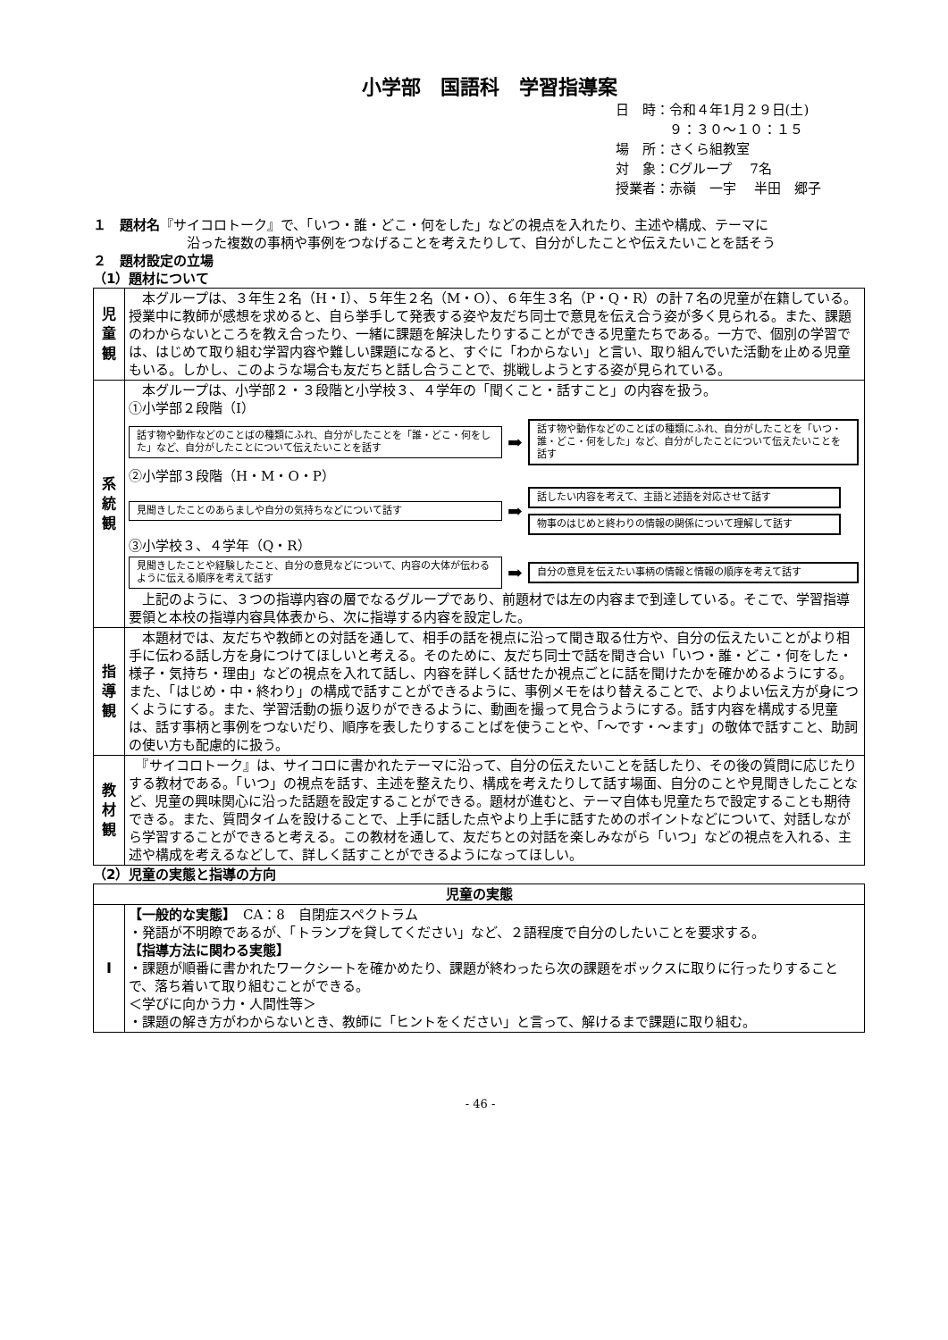小学部　国語科　学習指導案
日　時：令和４年1月２９日(土)
　　　　９：３０～１０：１５
場　所：さくら組教室
対　象：Cグループ　 7名
授業者：赤嶺　一宇　 半田　郷子
１　題材名『サイコロトーク』で、「いつ・誰・どこ・何をした」などの視点を入れたり、主述や構成、テーマに
　　　　　　　沿った複数の事柄や事例をつなげることを考えたりして、自分がしたことや伝えたいことを話そう
２　題材設定の立場
（1）題材について
| 児 童 観 | 本グループは、３年生２名（H・I）、５年生２名（M・O）、６年生３名（P・Q・R）の計７名の児童が在籍している。授業中に教師が感想を求めると、自ら挙手して発表する姿や友だち同士で意見を伝え合う姿が多く見られる。また、課題のわからないところを教え合ったり、一緒に課題を解決したりすることができる児童たちである。一方で、個別の学習では、はじめて取り組む学習内容や難しい課題になると、すぐに「わからない」と言い、取り組んでいた活動を止める児童もいる。しかし、このような場合も友だちと話し合うことで、挑戦しようとする姿が見られている。 |
| 系 統 観 | 本グループは、小学部２・３段階と小学校３、４学年の「聞くこと・話すこと」の内容を扱う。 ①小学部２段階（I） 話す物や動作などのことばの種類にふれ、自分がしたことを「誰・どこ・何をした」など、自分がしたことについて伝えたいことを話す ➡ 話す物や動作などのことばの種類にふれ、自分がしたことを「いつ・誰・どこ・何をした」など、自分がしたことについて伝えたいことを話す ②小学部３段階（H・M・O・P） 見聞きしたことのあらましや自分の気持ちなどについて話す ➡ 話したい内容を考えて、主語と述語を対応させて話す 物事のはじめと終わりの情報の関係について理解して話す ③小学校３、４学年（Q・R） 見聞きしたことや経験したこと、自分の意見などについて、内容の大体が伝わるように伝える順序を考えて話す ➡ 自分の意見を伝えたい事柄の情報と情報の順序を考えて話す 上記のように、３つの指導内容の層でなるグループであり、前題材では左の内容まで到達している。そこで、学習指導要領と本校の指導内容具体表から、次に指導する内容を設定した。 |
| 指 導 観 | 本題材では、友だちや教師との対話を通して、相手の話を視点に沿って聞き取る仕方や、自分の伝えたいことがより相手に伝わる話し方を身につけてほしいと考える。そのために、友だち同士で話を聞き合い「いつ・誰・どこ・何をした・様子・気持ち・理由」などの視点を入れて話し、内容を詳しく話せたか視点ごとに話を聞けたかを確かめるようにする。また、「はじめ・中・終わり」の構成で話すことができるように、事例メモをはり替えることで、よりよい伝え方が身につくようにする。また、学習活動の振り返りができるように、動画を撮って見合うようにする。話す内容を構成する児童は、話す事柄と事例をつないだり、順序を表したりすることばを使うことや、「～です・～ます」の敬体で話すこと、助詞の使い方も配慮的に扱う。 |
| 教 材 観 | 『サイコロトーク』は、サイコロに書かれたテーマに沿って、自分の伝えたいことを話したり、その後の質問に応じたりする教材である。「いつ」の視点を話す、主述を整えたり、構成を考えたりして話す場面、自分のことや見聞きしたことなど、児童の興味関心に沿った話題を設定することができる。題材が進むと、テーマ自体も児童たちで設定することも期待できる。また、質問タイムを設けることで、上手に話した点やより上手に話すためのポイントなどについて、対話しながら学習することができると考える。この教材を通して、友だちとの対話を楽しみながら「いつ」などの視点を入れる、主述や構成を考えるなどして、詳しく話すことができるようになってほしい。 |
（2）児童の実態と指導の方向
| 児童の実態 | |
| --- | --- |
| I | 【一般的な実態】 CA：8 自閉症スペクトラム ・発語が不明瞭であるが、「トランプを貸してください」など、２語程度で自分のしたいことを要求する。 【指導方法に関わる実態】 ・課題が順番に書かれたワークシートを確かめたり、課題が終わったら次の課題をボックスに取りに行ったりすることで、落ち着いて取り組むことができる。 ＜学びに向かう力・人間性等＞ ・課題の解き方がわからないとき、教師に「ヒントをください」と言って、解けるまで課題に取り組む。 |
- 46 -